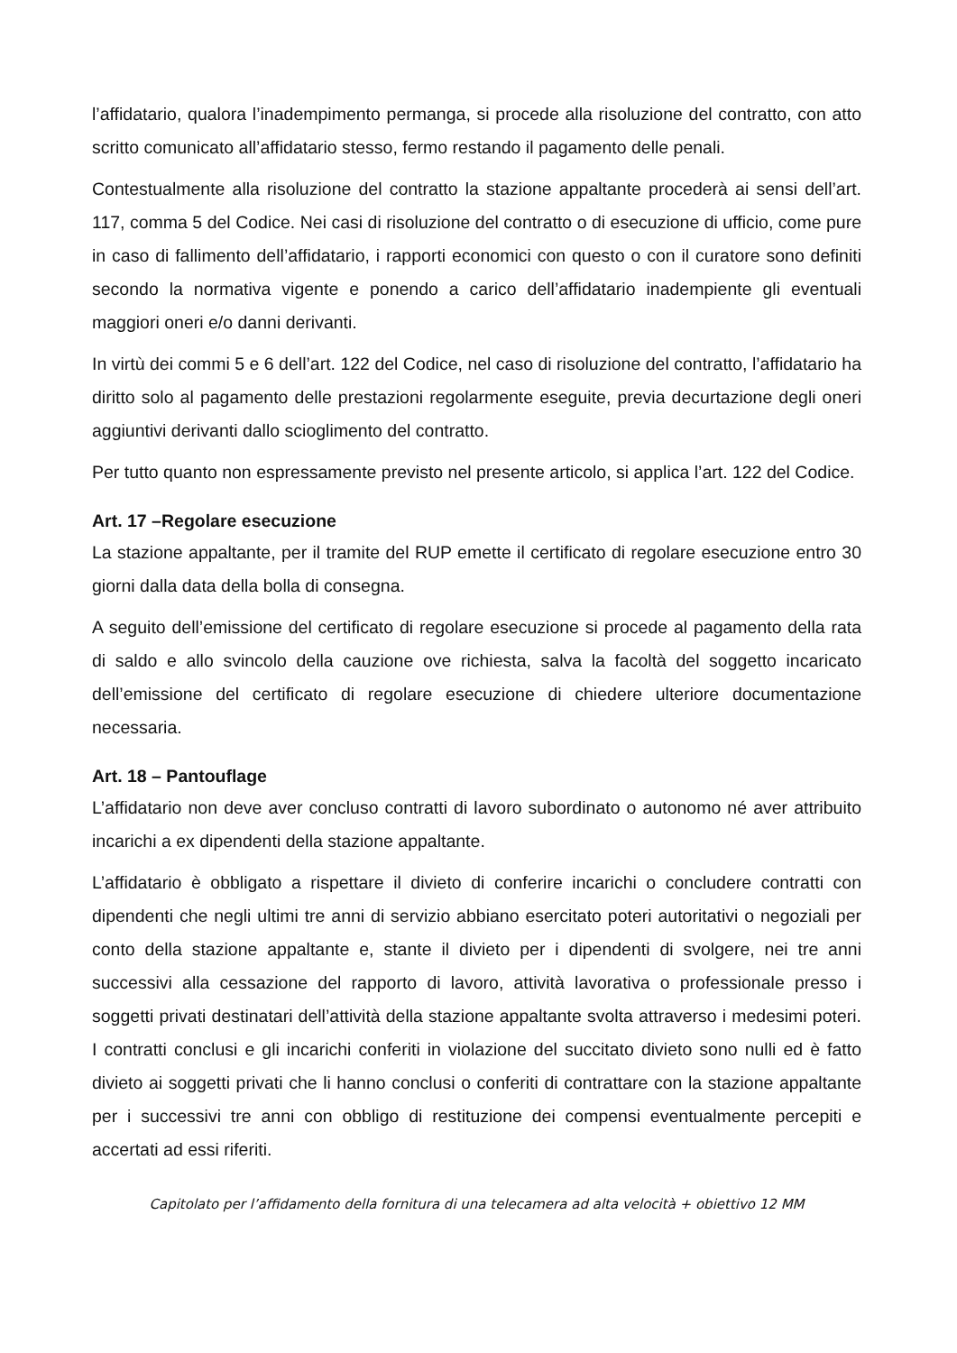l’affidatario, qualora l’inadempimento permanga, si procede alla risoluzione del contratto, con atto scritto comunicato all’affidatario stesso, fermo restando il pagamento delle penali.
Contestualmente alla risoluzione del contratto la stazione appaltante procederà ai sensi dell’art. 117, comma 5 del Codice. Nei casi di risoluzione del contratto o di esecuzione di ufficio, come pure in caso di fallimento dell’affidatario, i rapporti economici con questo o con il curatore sono definiti secondo la normativa vigente e ponendo a carico dell’affidatario inadempiente gli eventuali maggiori oneri e/o danni derivanti.
In virtù dei commi 5 e 6 dell’art. 122 del Codice, nel caso di risoluzione del contratto, l’affidatario ha diritto solo al pagamento delle prestazioni regolarmente eseguite, previa decurtazione degli oneri aggiuntivi derivanti dallo scioglimento del contratto.
Per tutto quanto non espressamente previsto nel presente articolo, si applica l’art. 122 del Codice.
Art. 17 –Regolare esecuzione
La stazione appaltante, per il tramite del RUP emette il certificato di regolare esecuzione entro 30 giorni dalla data della bolla di consegna.
A seguito dell’emissione del certificato di regolare esecuzione si procede al pagamento della rata di saldo e allo svincolo della cauzione ove richiesta, salva la facoltà del soggetto incaricato dell’emissione del certificato di regolare esecuzione di chiedere ulteriore documentazione necessaria.
Art. 18 – Pantouflage
L’affidatario non deve aver concluso contratti di lavoro subordinato o autonomo né aver attribuito incarichi a ex dipendenti della stazione appaltante.
L’affidatario è obbligato a rispettare il divieto di conferire incarichi o concludere contratti con dipendenti che negli ultimi tre anni di servizio abbiano esercitato poteri autoritativi o negoziali per conto della stazione appaltante e, stante il divieto per i dipendenti di svolgere, nei tre anni successivi alla cessazione del rapporto di lavoro, attività lavorativa o professionale presso i soggetti privati destinatari dell’attività della stazione appaltante svolta attraverso i medesimi poteri. I contratti conclusi e gli incarichi conferiti in violazione del succitato divieto sono nulli ed è fatto divieto ai soggetti privati che li hanno conclusi o conferiti di contrattare con la stazione appaltante per i successivi tre anni con obbligo di restituzione dei compensi eventualmente percepiti e accertati ad essi riferiti.
Capitolato per l’affidamento della fornitura di una telecamera ad alta velocità + obiettivo 12 MM